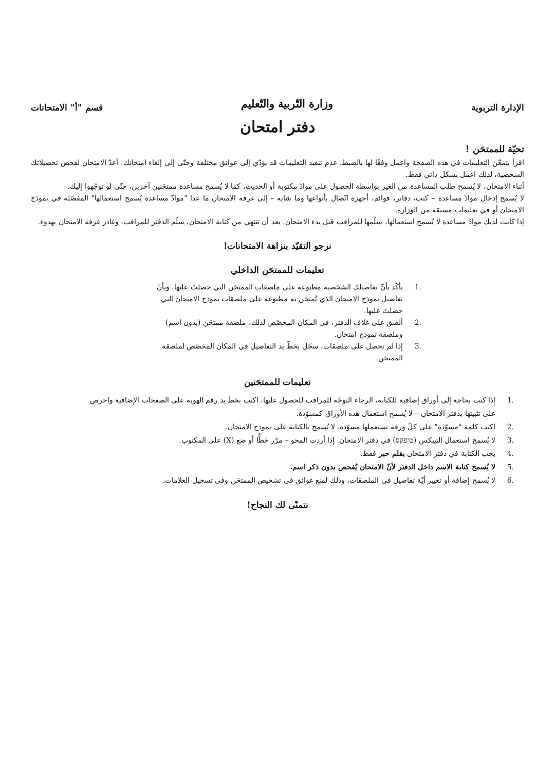الإدارة التربوية
وزارة التّربية والتّعليم
قسم "أ" الامتحانات
دفتر امتحان
تحيّة للممتحَن !
اقرأ بتمعّن التعليمات في هذه الصفحة واعمل وفقًا لها بالضبط. عدم تنفيذ التعليمات قد يؤدّي إلى عوائق مختلفة وحتّى إلى إلغاء امتحانك. أعدّ الامتحان لفحص تحصيلاتك الشخصية، لذلك اعمل بشكل ذاتي فقط.
أثناء الامتحان، لا يُسمح طلب المساعدة من الغير بواسطة الحصول على موادّ مكتوبة أو الحديث، كما لا يُسمح مساعدة ممتحَنين آخرين، حتّى لو توجّهوا إليك.
لا يُسمح إدخال موادّ مساعدة – كتب، دفاتر، قوائم، أجهزة اتّصال بأنواعها وما شابه – إلى غرفة الامتحان ما عدا "موادّ مساعدة يُسمح استعمالها" المفصّلة في نموذج الامتحان أو في تعليمات مسبقة من الوزارة.
إذا كانت لديك موادّ مساعدة لا يُسمح استعمالها، سلّمها للمراقب قبل بدء الامتحان. بعد أن تنتهي من كتابة الامتحان، سلّم الدفتر للمراقب، وغادر غرفة الامتحان بهدوء.
نرجو التقيّد بنزاهة الامتحانات!
تعليمات للممتحَن الداخلي
.1 تأكّد بأنّ تفاصيلك الشخصية مطبوعة على ملصقات الممتحَن التي حصلتَ عليها، وبأنّ تفاصيل نموذج الامتحان الذي تُمتحَن به مطبوعة على ملصقات نموذج الامتحان التي حصلتَ عليها.
.2 ألصق على غلاف الدفتر، في المكان المخصّص لذلك، ملصقة ممتحَن (بدون اسم) وملصقة نموذج امتحان.
.3 إذا لم تحصل على ملصقات، سجّل بخطّ يد التفاصيل في المكان المخصّص لملصقة الممتحَن.
تعليمات للممتحَنين
.1 إذا كنت بحاجة إلى أوراق إضافية للكتابة، الرجاء التوجّه للمراقب للحصول عليها، اكتب بخطّ يد رقم الهوية على الصفحات الإضافية واحرص على تثبيتها بدفتر الامتحان – لا يُسمح استعمال هذه الأوراق كمسوّدة.
.2 اكتب كلمة "مسوّدة" على كلّ ورقة تستعملها مسوّدة. لا يُسمح بالكتابة على نموذج الامتحان.
.3 لا يُسمح استعمال التيبكس (טיפקס) في دفتر الامتحان. إذا أردت المحو – مرّر خطًّا أو ضع (X) على المكتوب.
.4 يجب الكتابة في دفتر الامتحان بقلم حبر فقط.
.5 لا يُسمح كتابة الاسم داخل الدفتر لأنّ الامتحان يُفحص بدون ذكر اسم.
.6 لا يُسمح إضافة أو تغيير أيّة تفاصيل في الملصقات، وذلك لمنع عوائق في تشخيص الممتحَن وفي تسجيل العلامات.
نتمنّى لك النجاح!